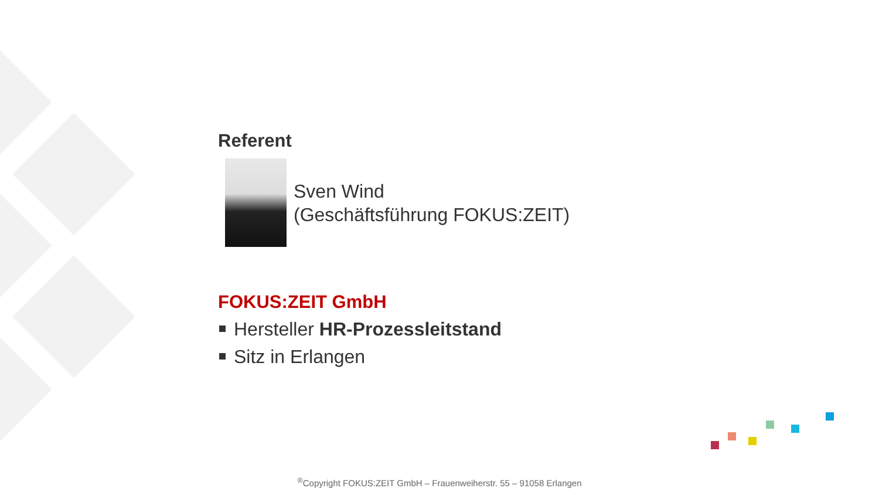Referent
Sven Wind
(Geschäftsführung FOKUS:ZEIT)
FOKUS:ZEIT GmbH
Hersteller HR-Prozessleitstand
Sitz in Erlangen
<sup>®</sup>Copyright FOKUS:ZEIT GmbH – Frauenweiherstr. 55 – 91058 Erlangen